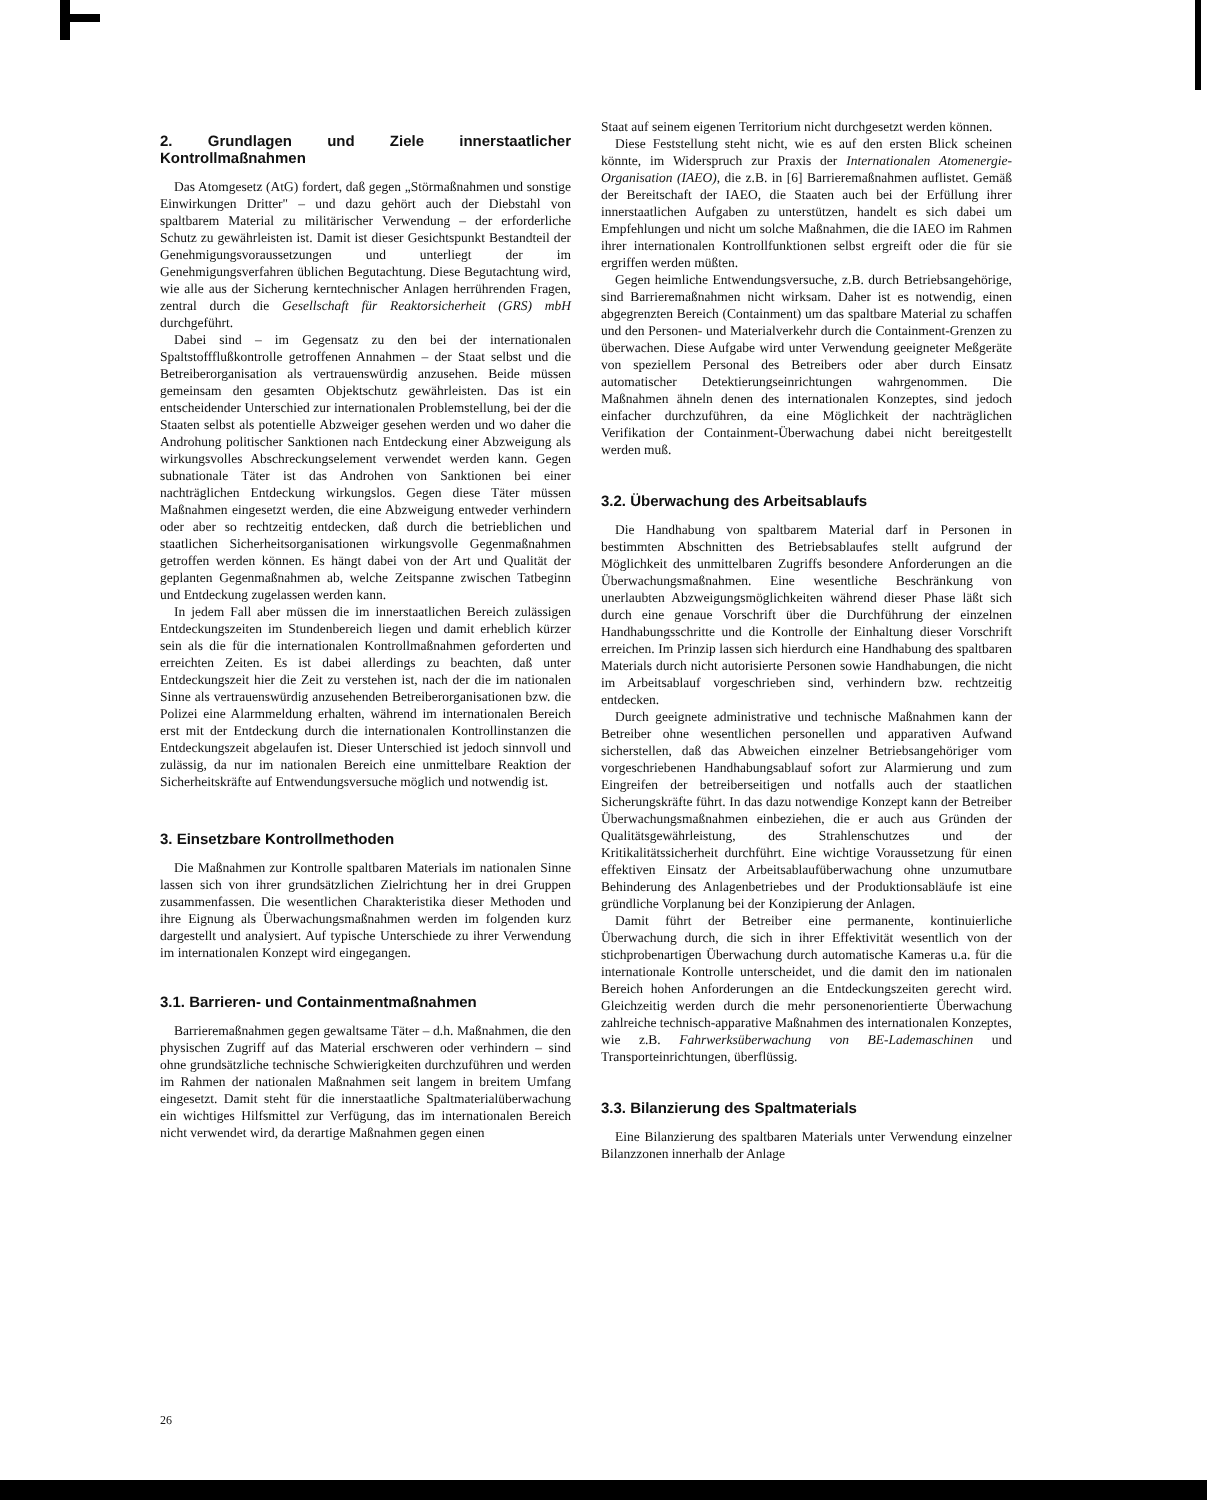2. Grundlagen und Ziele innerstaatlicher Kontrollmaßnahmen
Das Atomgesetz (AtG) fordert, daß gegen „Störmaßnahmen und sonstige Einwirkungen Dritter" – und dazu gehört auch der Diebstahl von spaltbarem Material zu militärischer Verwendung – der erforderliche Schutz zu gewährleisten ist. Damit ist dieser Gesichtspunkt Bestandteil der Genehmigungsvoraussetzungen und unterliegt der im Genehmigungsverfahren üblichen Begutachtung. Diese Begutachtung wird, wie alle aus der Sicherung kerntechnischer Anlagen herrührenden Fragen, zentral durch die Gesellschaft für Reaktorsicherheit (GRS) mbH durchgeführt.
Dabei sind – im Gegensatz zu den bei der internationalen Spaltstoffflußkontrolle getroffenen Annahmen – der Staat selbst und die Betreiberorganisation als vertrauenswürdig anzusehen. Beide müssen gemeinsam den gesamten Objektschutz gewährleisten. Das ist ein entscheidender Unterschied zur internationalen Problemstellung, bei der die Staaten selbst als potentielle Abzweiger gesehen werden und wo daher die Androhung politischer Sanktionen nach Entdeckung einer Abzweigung als wirkungsvolles Abschreckungselement verwendet werden kann. Gegen subnationale Täter ist das Androhen von Sanktionen bei einer nachträglichen Entdeckung wirkungslos. Gegen diese Täter müssen Maßnahmen eingesetzt werden, die eine Abzweigung entweder verhindern oder aber so rechtzeitig entdecken, daß durch die betrieblichen und staatlichen Sicherheitsorganisationen wirkungsvolle Gegenmaßnahmen getroffen werden können. Es hängt dabei von der Art und Qualität der geplanten Gegenmaßnahmen ab, welche Zeitspanne zwischen Tatbeginn und Entdeckung zugelassen werden kann.
In jedem Fall aber müssen die im innerstaatlichen Bereich zulässigen Entdeckungszeiten im Stundenbereich liegen und damit erheblich kürzer sein als die für die internationalen Kontrollmaßnahmen geforderten und erreichten Zeiten. Es ist dabei allerdings zu beachten, daß unter Entdeckungszeit hier die Zeit zu verstehen ist, nach der die im nationalen Sinne als vertrauenswürdig anzusehenden Betreiberorganisationen bzw. die Polizei eine Alarmmeldung erhalten, während im internationalen Bereich erst mit der Entdeckung durch die internationalen Kontrollinstanzen die Entdeckungszeit abgelaufen ist. Dieser Unterschied ist jedoch sinnvoll und zulässig, da nur im nationalen Bereich eine unmittelbare Reaktion der Sicherheitskräfte auf Entwendungsversuche möglich und notwendig ist.
3. Einsetzbare Kontrollmethoden
Die Maßnahmen zur Kontrolle spaltbaren Materials im nationalen Sinne lassen sich von ihrer grundsätzlichen Zielrichtung her in drei Gruppen zusammenfassen. Die wesentlichen Charakteristika dieser Methoden und ihre Eignung als Überwachungsmaßnahmen werden im folgenden kurz dargestellt und analysiert. Auf typische Unterschiede zu ihrer Verwendung im internationalen Konzept wird eingegangen.
3.1. Barrieren- und Containmentmaßnahmen
Barrieremaßnahmen gegen gewaltsame Täter – d.h. Maßnahmen, die den physischen Zugriff auf das Material erschweren oder verhindern – sind ohne grundsätzliche technische Schwierigkeiten durchzuführen und werden im Rahmen der nationalen Maßnahmen seit langem in breitem Umfang eingesetzt. Damit steht für die innerstaatliche Spaltmaterialüberwachung ein wichtiges Hilfsmittel zur Verfügung, das im internationalen Bereich nicht verwendet wird, da derartige Maßnahmen gegen einen
Staat auf seinem eigenen Territorium nicht durchgesetzt werden können.
Diese Feststellung steht nicht, wie es auf den ersten Blick scheinen könnte, im Widerspruch zur Praxis der Internationalen Atomenergie-Organisation (IAEO), die z.B. in [6] Barrieremaßnahmen auflistet. Gemäß der Bereitschaft der IAEO, die Staaten auch bei der Erfüllung ihrer innerstaatlichen Aufgaben zu unterstützen, handelt es sich dabei um Empfehlungen und nicht um solche Maßnahmen, die die IAEO im Rahmen ihrer internationalen Kontrollfunktionen selbst ergreift oder die für sie ergriffen werden müßten.
Gegen heimliche Entwendungsversuche, z.B. durch Betriebsangehörige, sind Barrieremaßnahmen nicht wirksam. Daher ist es notwendig, einen abgegrenzten Bereich (Containment) um das spaltbare Material zu schaffen und den Personen- und Materialverkehr durch die Containment-Grenzen zu überwachen. Diese Aufgabe wird unter Verwendung geeigneter Meßgeräte von speziellem Personal des Betreibers oder aber durch Einsatz automatischer Detektierungseinrichtungen wahrgenommen. Die Maßnahmen ähneln denen des internationalen Konzeptes, sind jedoch einfacher durchzuführen, da eine Möglichkeit der nachträglichen Verifikation der Containment-Überwachung dabei nicht bereitgestellt werden muß.
3.2. Überwachung des Arbeitsablaufs
Die Handhabung von spaltbarem Material darf in Personen in bestimmten Abschnitten des Betriebsablaufes stellt aufgrund der Möglichkeit des unmittelbaren Zugriffs besondere Anforderungen an die Überwachungsmaßnahmen. Eine wesentliche Beschränkung von unerlaubten Abzweigungsmöglichkeiten während dieser Phase läßt sich durch eine genaue Vorschrift über die Durchführung der einzelnen Handhabungsschritte und die Kontrolle der Einhaltung dieser Vorschrift erreichen. Im Prinzip lassen sich hierdurch eine Handhabung des spaltbaren Materials durch nicht autorisierte Personen sowie Handhabungen, die nicht im Arbeitsablauf vorgeschrieben sind, verhindern bzw. rechtzeitig entdecken.
Durch geeignete administrative und technische Maßnahmen kann der Betreiber ohne wesentlichen personellen und apparativen Aufwand sicherstellen, daß das Abweichen einzelner Betriebsangehöriger vom vorgeschriebenen Handhabungsablauf sofort zur Alarmierung und zum Eingreifen der betreiberseitigen und notfalls auch der staatlichen Sicherungskräfte führt. In das dazu notwendige Konzept kann der Betreiber Überwachungsmaßnahmen einbeziehen, die er auch aus Gründen der Qualitätsgewährleistung, des Strahlenschutzes und der Kritikalitätssicherheit durchführt. Eine wichtige Voraussetzung für einen effektiven Einsatz der Arbeitsablaufüberwachung ohne unzumutbare Behinderung des Anlagenbetriebes und der Produktionsabläufe ist eine gründliche Vorplanung bei der Konzipierung der Anlagen.
Damit führt der Betreiber eine permanente, kontinuierliche Überwachung durch, die sich in ihrer Effektivität wesentlich von der stichprobenartigen Überwachung durch automatische Kameras u.a. für die internationale Kontrolle unterscheidet, und die damit den im nationalen Bereich hohen Anforderungen an die Entdeckungszeiten gerecht wird. Gleichzeitig werden durch die mehr personenorientierte Überwachung zahlreiche technisch-apparative Maßnahmen des internationalen Konzeptes, wie z.B. Fahrwerksüberwachung von BE-Lademaschinen und Transporteinrichtungen, überflüssig.
3.3. Bilanzierung des Spaltmaterials
Eine Bilanzierung des spaltbaren Materials unter Verwendung einzelner Bilanzzonen innerhalb der Anlage
26